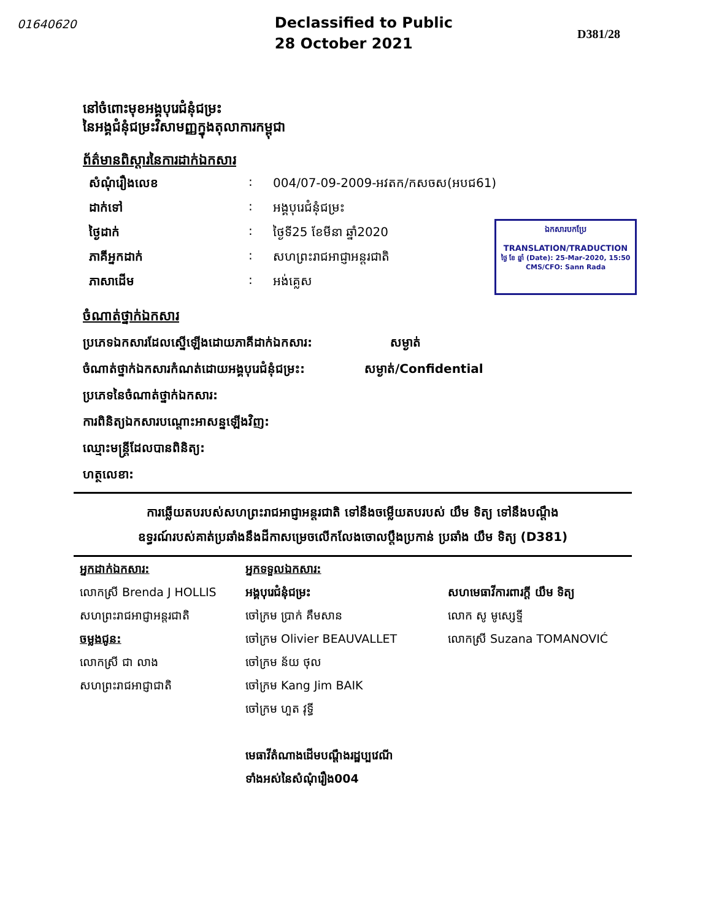01640620
Declassified to Public
28 October 2021
D381/28
នៅចំពោះមុខអង្គបុរេជំនុំជម្រះ
នៃអង្គជំនុំជម្រះវិសាមញ្ញក្នុងតុលាការកម្ពុជា
ព័ត៌មានពិស្តារនៃការដាក់ឯកសារ
សំណុំរឿងលេខ: 004/07-09-2009-អវតក/កសចស(អបជ61)
ដាក់ទៅ: អង្គបុរេជំនុំជម្រះ
ថ្ងៃដាក់: ថ្ងៃទី25 ខែមីនា ឆ្នាំ2020
ភាគីអ្នកដាក់: សហព្រះរាជអាជ្ញាអន្តរជាតិ
ភាសាដើម: អង់គ្លេស
ចំណាត់ថ្នាក់ឯកសារ
ប្រភេទឯកសារដែលស្នើឡើងដោយភាគីដាក់ឯកសារ: សម្ងាត់
ចំណាត់ថ្នាក់ឯកសារកំណត់ដោយអង្គបុរេជំនុំជម្រះ: សម្ងាត់/Confidential
ប្រភេទនៃចំណាត់ថ្នាក់ឯកសារ:
ការពិនិត្យឯកសារបណ្តោះអាសន្នឡើងវិញ:
ឈ្មោះមន្ត្រីដែលបានពិនិត្យ:
ហត្ថលេខា:
ឯកសារបកប្រែ
TRANSLATION/TRADUCTION
ថ្ងៃ ខែ ឆ្នាំ (Date): 25-Mar-2020, 15:50
CMS/CFO: Sann Rada
ការឆ្លើយតបរបស់សហព្រះរាជអាជ្ញាអន្តរជាតិ ទៅនឹងចម្លើយតបរបស់ យឹម ទិត្យ ទៅនឹងបណ្តឹង
ឧទ្ធរណ៍របស់គាត់ប្រឆាំងនឹងដីកាសម្រេចលើកលែងចោលប្តឹងប្រកាន់ ប្រឆាំង យឹម ទិត្យ (D381)
អ្នកដាក់ឯកសារ:
លោកស្រី Brenda J HOLLIS
សហព្រះរាជអាជ្ញាអន្តរជាតិ
ចម្លងជូន:
លោកស្រី ជា លាង
សហព្រះរាជអាជ្ញាជាតិ
អ្នកទទួលឯកសារ:
អង្គបុរេជំនុំជម្រះ
ចៅក្រម ប្រាក់ គឹមសាន
ចៅក្រម Olivier BEAUVALLET
ចៅក្រម ន័យ ថុល
ចៅក្រម Kang Jim BAIK
ចៅក្រម ហួត វុទ្ធី
មេធាវីតំណាងដើមបណ្តឹងរដ្ឋប្បវេណី
ទាំងអស់នៃសំណុំរឿង004
សហមេធាវីការពារក្តី យឹម ទិត្យ
លោក សូ មូស្សេទ្ទី
លោកស្រី Suzana TOMANOVIĆ